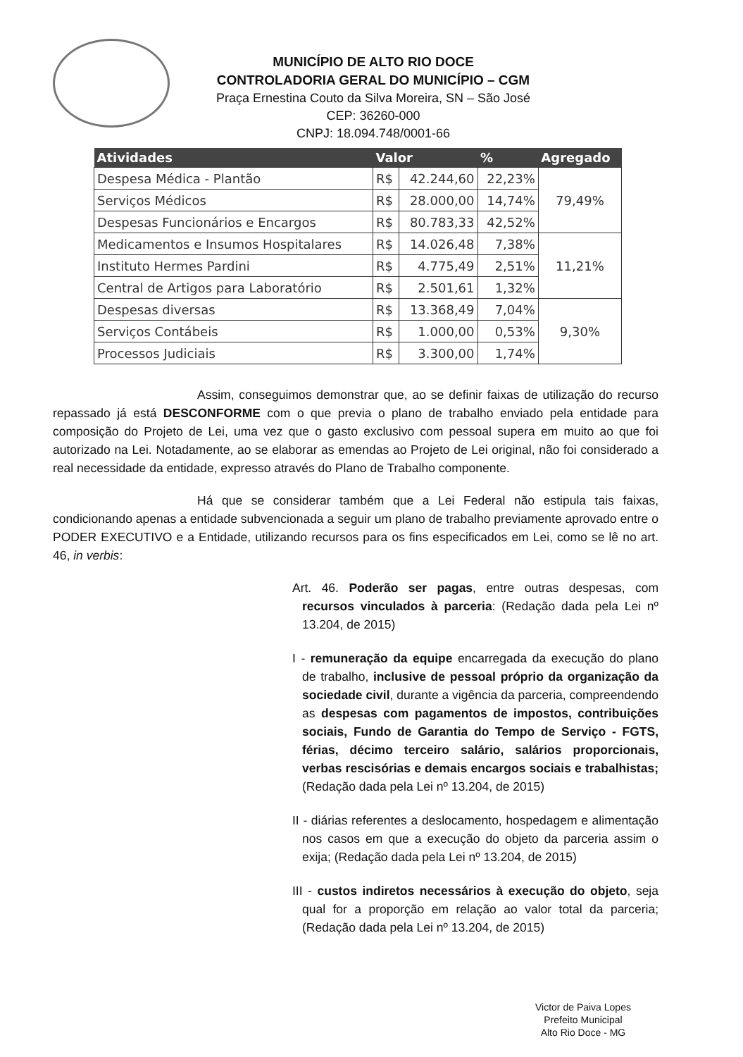MUNICÍPIO DE ALTO RIO DOCE
CONTROLADORIA GERAL DO MUNICÍPIO – CGM
Praça Ernestina Couto da Silva Moreira, SN – São José
CEP: 36260-000
CNPJ: 18.094.748/0001-66
| Atividades | Valor | | % | Agregado |
| --- | --- | --- | --- | --- |
| Despesa Médica - Plantão | R$ | 42.244,60 | 22,23% | 79,49% |
| Serviços Médicos | R$ | 28.000,00 | 14,74% | |
| Despesas Funcionários e Encargos | R$ | 80.783,33 | 42,52% | |
| Medicamentos e Insumos Hospitalares | R$ | 14.026,48 | 7,38% | 11,21% |
| Instituto Hermes Pardini | R$ | 4.775,49 | 2,51% | |
| Central de Artigos para Laboratório | R$ | 2.501,61 | 1,32% | |
| Despesas diversas | R$ | 13.368,49 | 7,04% | 9,30% |
| Serviços Contábeis | R$ | 1.000,00 | 0,53% | |
| Processos Judiciais | R$ | 3.300,00 | 1,74% | |
Assim, conseguimos demonstrar que, ao se definir faixas de utilização do recurso repassado já está DESCONFORME com o que previa o plano de trabalho enviado pela entidade para composição do Projeto de Lei, uma vez que o gasto exclusivo com pessoal supera em muito ao que foi autorizado na Lei. Notadamente, ao se elaborar as emendas ao Projeto de Lei original, não foi considerado a real necessidade da entidade, expresso através do Plano de Trabalho componente.
Há que se considerar também que a Lei Federal não estipula tais faixas, condicionando apenas a entidade subvencionada a seguir um plano de trabalho previamente aprovado entre o PODER EXECUTIVO e a Entidade, utilizando recursos para os fins especificados em Lei, como se lê no art. 46, in verbis:
Art. 46. Poderão ser pagas, entre outras despesas, com recursos vinculados à parceria: (Redação dada pela Lei nº 13.204, de 2015)
I - remuneração da equipe encarregada da execução do plano de trabalho, inclusive de pessoal próprio da organização da sociedade civil, durante a vigência da parceria, compreendendo as despesas com pagamentos de impostos, contribuições sociais, Fundo de Garantia do Tempo de Serviço - FGTS, férias, décimo terceiro salário, salários proporcionais, verbas rescisórias e demais encargos sociais e trabalhistas; (Redação dada pela Lei nº 13.204, de 2015)
II - diárias referentes a deslocamento, hospedagem e alimentação nos casos em que a execução do objeto da parceria assim o exija; (Redação dada pela Lei nº 13.204, de 2015)
III - custos indiretos necessários à execução do objeto, seja qual for a proporção em relação ao valor total da parceria; (Redação dada pela Lei nº 13.204, de 2015)
Victor de Paiva Lopes
Prefeito Municipal
Alto Rio Doce - MG